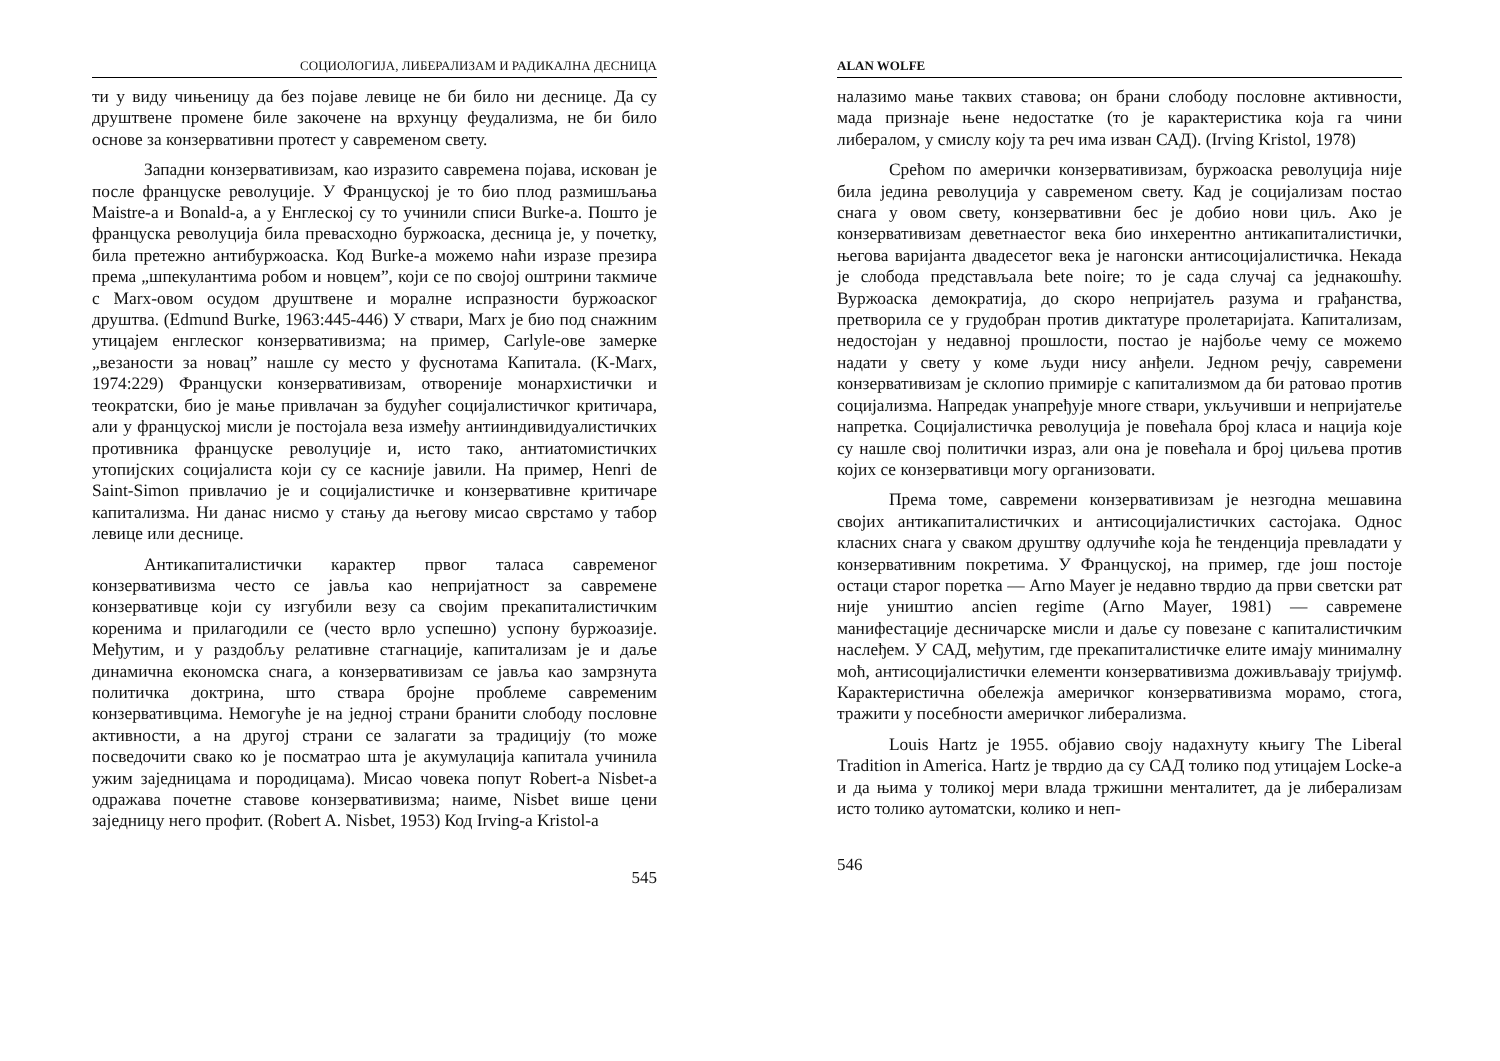СОЦИОЛОГИЈА, ЛИБЕРАЛИЗАМ И РАДИКАЛНА ДЕСНИЦА
ти у виду чињеницу да без појаве левице не би било ни деснице. Да су друштвене промене биле закочене на врхунцу феудализма, не би било основе за конзервативни протест у савременом свету.
Западни конзервативизам, као изразито савремена појава, искован је после француске револуције. У Француској је то био плод размишљања Maistre-а и Bonald-а, а у Енглеској су то учинили списи Burke-а. Пошто је француска револуција била превасходно буржоаска, десница је, у почетку, била претежно антибуржоаска. Код Burke-а можемо наћи изразе презира према „шпекулантима робом и новцем”, који се по својој оштрини такмиче с Marx-овом осудом друштвене и моралне испразности буржоаског друштва. (Edmund Burke, 1963:445-446) У ствари, Marx је био под снажним утицајем енглеског конзервативизма; на пример, Carlyle-ове замерке „везаности за новац” нашле су место у фуснотама Капитала. (K-Marx, 1974:229) Француски конзервативизам, отвореније монархистички и теократски, био је мање привлачан за будућег социјалистичког критичара, али у француској мисли је постојала веза између антииндивидуалистичких противника француске револуције и, исто тако, антиатомистичких утопијских социјалиста који су се касније јавили. На пример, Henri de Saint-Simon привлачио је и социјалистичке и конзервативне критичаре капитализма. Ни данас нисмо у стању да његову мисао сврстамо у табор левице или деснице.
Антикапиталистички карактер првог таласа савременог конзервативизма често се јавља као непријатност за савремене конзервативце који су изгубили везу са својим прекапиталистичким коренима и прилагодили се (често врло успешно) успону буржоазије. Међутим, и у раздобљу релативне стагнације, капитализам је и даље динамична економска снага, а конзервативизам се јавља као замрзнута политичка доктрина, што ствара бројне проблеме савременим конзервативцима. Немогуће је на једној страни бранити слободу пословне активности, а на другој страни се залагати за традицију (то може посведочити свако ко је посматрао шта је акумулација капитала учинила ужим заједницама и породицама). Мисао човека попут Robert-а Nisbet-а одражава почетне ставове конзервативизма; наиме, Nisbet више цени заједницу него профит. (Robert A. Nisbet, 1953) Код Irving-а Kristol-а
545
ALAN WOLFE
налазимо мање таквих ставова; он брани слободу пословне активности, мада признаје њене недостатке (то је карактеристика која га чини либералом, у смислу коју та реч има изван САД). (Irving Kristol, 1978)
Срећом по амерички конзервативизам, буржоаска револуција није била једина револуција у савременом свету. Кад је социјализам постао снага у овом свету, конзервативни бес је добио нови циљ. Ако је конзервативизам деветнаестог века био инхерентно антикапиталистички, његова варијанта двадесетог века је нагонски антисоцијалистичка. Некада је слобода представљала bete noire; то је сада случај са једнакошћу. Вуржоаска демократија, до скоро непријатељ разума и грађанства, претворила се у грудобран против диктатуре пролетаријата. Капитализам, недостојан у недавној прошлости, постао је најбоље чему се можемо надати у свету у коме људи нису анђели. Једном речју, савремени конзервативизам је склопио примирје с капитализмом да би ратовао против социјализма. Напредак унапређује многе ствари, укључивши и непријатеље напретка. Социјалистичка револуција је повећала број класа и нација које су нашле свој политички израз, али она је повећала и број циљева против којих се конзервативци могу организовати.
Према томе, савремени конзервативизам је незгодна мешавина својих антикапиталистичких и антисоцијалистичких састојака. Однос класних снага у сваком друштву одлучиће која ће тенденција превладати у конзервативним покретима. У Француској, на пример, где још постоје остаци старог поретка — Arno Mayer је недавно тврдио да први светски рат није уништио ancien regime (Arno Mayer, 1981) — савремене манифестације десничарске мисли и даље су повезане с капиталистичким наслеђем. У САД, међутим, где прекапиталистичке елите имају минималну моћ, антисоцијалистички елементи конзервативизма доживљавају тријумф. Карактеристична обележја америчког конзервативизма морамо, стога, тражити у посебности америчког либерализма.
Louis Hartz је 1955. објавио своју надахнуту књигу The Liberal Tradition in America. Hartz је тврдио да су САД толико под утицајем Locke-а и да њима у толикој мери влада тржишни менталитет, да је либерализам исто толико аутоматски, колико и неп-
546